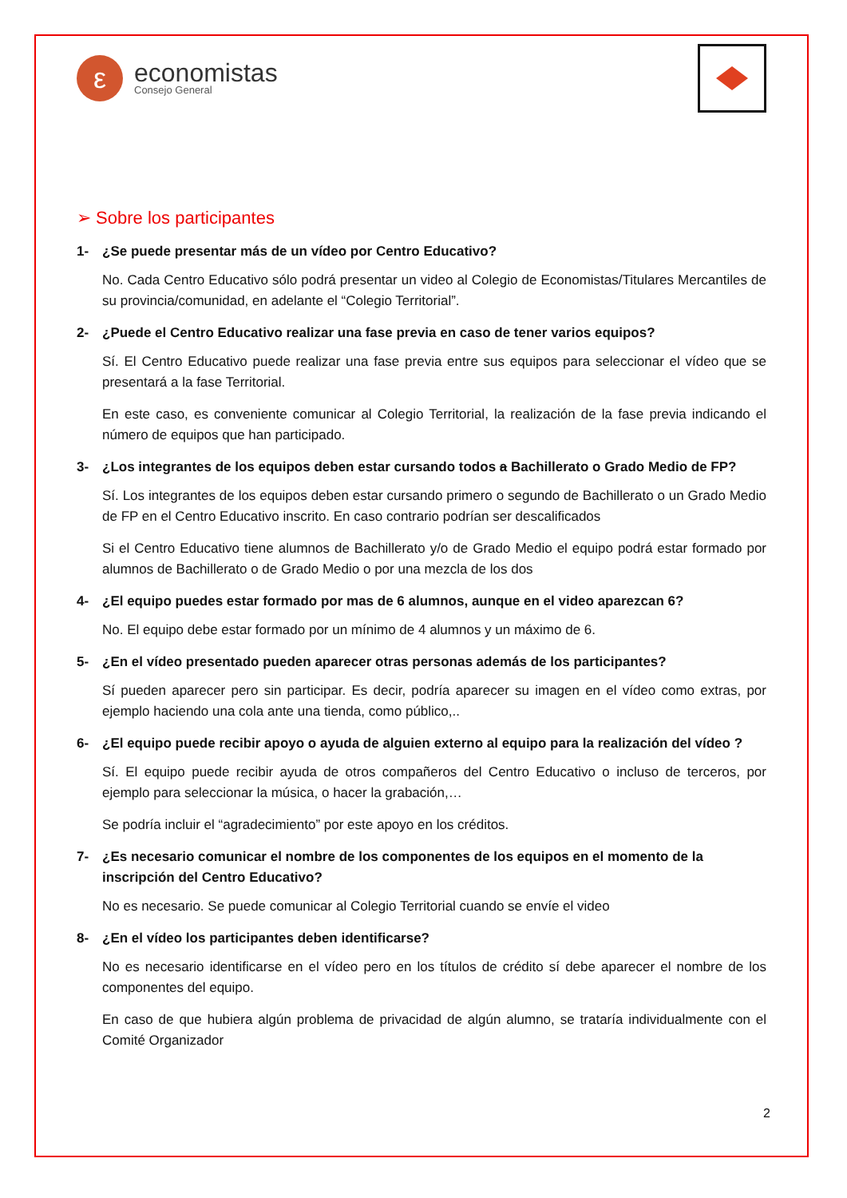ε
economistas
Consejo General
➢ Sobre los participantes
1- ¿Se puede presentar más de un vídeo por Centro Educativo?
No. Cada Centro Educativo sólo podrá presentar un video al Colegio de Economistas/Titulares Mercantiles de su provincia/comunidad, en adelante el “Colegio Territorial”.
2- ¿Puede el Centro Educativo realizar una fase previa en caso de tener varios equipos?
Sí. El Centro Educativo puede realizar una fase previa entre sus equipos para seleccionar el vídeo que se presentará a la fase Territorial.
En este caso, es conveniente comunicar al Colegio Territorial, la realización de la fase previa indicando el número de equipos que han participado.
3- ¿Los integrantes de los equipos deben estar cursando todos a Bachillerato o Grado Medio de FP?
Sí. Los integrantes de los equipos deben estar cursando primero o segundo de Bachillerato o un Grado Medio de FP en el Centro Educativo inscrito. En caso contrario podrían ser descalificados
Si el Centro Educativo tiene alumnos de Bachillerato y/o de Grado Medio el equipo podrá estar formado por alumnos de Bachillerato o de Grado Medio o por una mezcla de los dos
4- ¿El equipo puedes estar formado por mas de 6 alumnos, aunque en el video aparezcan 6?
No. El equipo debe estar formado por un mínimo de 4 alumnos y un máximo de 6.
5- ¿En el vídeo presentado pueden aparecer otras personas además de los participantes?
Sí pueden aparecer pero sin participar. Es decir, podría aparecer su imagen en el vídeo como extras, por ejemplo haciendo una cola ante una tienda, como público,..
6- ¿El equipo puede recibir apoyo o ayuda de alguien externo al equipo para la realización del vídeo ?
Sí. El equipo puede recibir ayuda de otros compañeros del Centro Educativo o incluso de terceros, por ejemplo para seleccionar la música, o hacer la grabación,…
Se podría incluir el “agradecimiento” por este apoyo en los créditos.
7- ¿Es necesario comunicar el nombre de los componentes de los equipos en el momento de la inscripción del Centro Educativo?
No es necesario. Se puede comunicar al Colegio Territorial cuando se envíe el video
8- ¿En el vídeo los participantes deben identificarse?
No es necesario identificarse en el vídeo pero en los títulos de crédito sí debe aparecer el nombre de los componentes del equipo.
En caso de que hubiera algún problema de privacidad de algún alumno, se trataría individualmente con el Comité Organizador
2